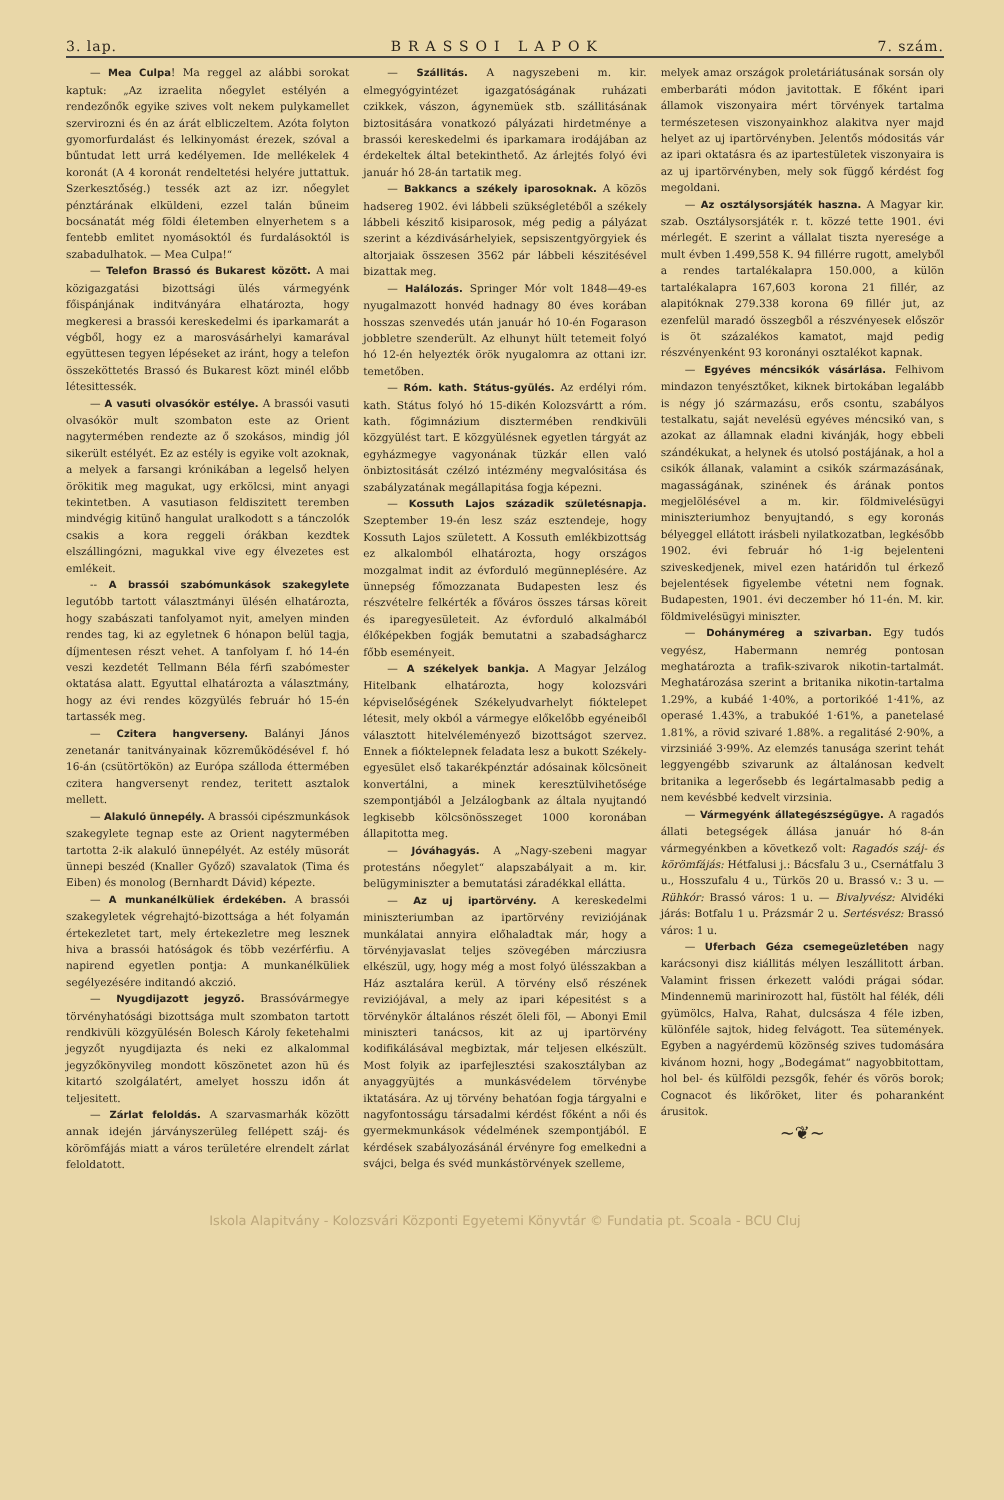3. lap. BRASSOI LAPOK 7. szám.
— Mea Culpa! Ma reggel az alábbi sorokat kaptuk: „Az izraelita nőegylet estélyén a rendezőnők egyike szives volt nekem pulykamellet szervirozni és én az árát elbliczeltem. Azóta folyton gyomorfurdalást és lelkinyomást érezek, szóval a bűntudat lett urrá kedélyemen. Ide mellékelek 4 koronát (A 4 koronát rendeltetési helyére juttattuk. Szerkesztőség.) tessék azt az izr. nőegylet pénztárának elküldeni, ezzel talán bűneim bocsánatát még földi életemben elnyerhetem s a fentebb emlitet nyomásoktól és furdalásoktól is szabadulhatok. — Mea Culpa!“
— Telefon Brassó és Bukarest között. A mai közigazgatási bizottsági ülés vármegyénk főispánjának inditványára elhatározta, hogy megkeresi a brassói kereskedelmi és iparkamarát a végből, hogy ez a marosvásárhelyi kamarával együttesen tegyen lépéseket az iránt, hogy a telefon összeköttetés Brassó és Bukarest közt minél előbb létesittessék.
— A vasuti olvasókör estélye. A brassói vasuti olvasókör mult szombaton este az Orient nagytermében rendezte az ő szokásos, mindig jól sikerült estélyét. Ez az estély is egyike volt azoknak, a melyek a farsangi krónikában a legelső helyen örökitik meg magukat, ugy erkölcsi, mint anyagi tekintetben. A vasutiason feldiszitett teremben mindvégig kitünő hangulat uralkodott s a tánczolók csakis a kora reggeli órákban kezdtek elszállingózni, magukkal vive egy élvezetes est emlékeit.
-- A brassói szabómunkások szakegylete legutóbb tartott választmányi ülésén elhatározta, hogy szabászati tanfolyamot nyit, amelyen minden rendes tag, ki az egyletnek 6 hónapon belül tagja, díjmentesen részt vehet. A tanfolyam f. hó 14-én veszi kezdetét Tellmann Béla férfi szabómester oktatása alatt. Egyuttal elhatározta a választmány, hogy az évi rendes közgyülés február hó 15-én tartassék meg.
— Czitera hangverseny. Balányi János zenetanár tanitványainak közreműködésével f. hó 16-án (csütörtökön) az Európa szálloda éttermében czitera hangversenyt rendez, teritett asztalok mellett.
— Alakuló ünnepély. A brassói cipészmunkások szakegylete tegnap este az Orient nagytermében tartotta 2-ik alakuló ünnepélyét. Az estély müsorát ünnepi beszéd (Knaller Győző) szavalatok (Tima és Eiben) és monolog (Bernhardt Dávid) képezte.
— A munkanélküliek érdekében. A brassói szakegyletek végrehajtó-bizottsága a hét folyamán értekezletet tart, mely értekezletre meg lesznek hiva a brassói hatóságok és több vezérférfiu. A napirend egyetlen pontja: A munkanélküliek segélyezésére inditandó akczió.
— Nyugdijazott jegyző. Brassóvármegye törvényhatósági bizottsága mult szombaton tartott rendkivüli közgyülésén Bolesch Károly feketehalmi jegyzőt nyugdijazta és neki ez alkalommal jegyzőkönyvileg mondott köszönetet azon hü és kitartó szolgálatért, amelyet hosszu időn át teljesitett.
— Zárlat feloldás. A szarvasmarhák között annak idején járványszerüleg fellépett száj- és körömfájás miatt a város területére elrendelt zárlat feloldatott.
— Szállitás. A nagyszebeni m. kir. elmegyógyintézet igazgatóságának ruházati czikkek, vászon, ágynemüek stb. szállitásának biztositására vonatkozó pályázati hirdetménye a brassói kereskedelmi és iparkamara irodájában az érdekeltek által betekinthető. Az árlejtés folyó évi január hó 28-án tartatik meg.
— Bakkancs a székely iparosoknak. A közös hadsereg 1902. évi lábbeli szükségletéből a székely lábbeli készitő kisiparosok, még pedig a pályázat szerint a kézdivásárhelyiek, sepsiszentgyörgyiek és altorjaiak összesen 3562 pár lábbeli készitésével bizattak meg.
— Halálozás. Springer Mór volt 1848—49-es nyugalmazott honvéd hadnagy 80 éves korában hosszas szenvedés után január hó 10-én Fogarason jobbletre szenderült. Az elhunyt hült tetemeit folyó hó 12-én helyezték örök nyugalomra az ottani izr. temetőben.
— Róm. kath. Státus-gyülés. Az erdélyi róm. kath. Státus folyó hó 15-dikén Kolozsvártt a róm. kath. főgimnázium disztermében rendkivüli közgyülést tart. E közgyülésnek egyetlen tárgyát az egyházmegye vagyonának tüzkár ellen való önbiztositását czélzó intézmény megvalósitása és szabályzatának megállapitása fogja képezni.
— Kossuth Lajos századik születésnapja. Szeptember 19-én lesz száz esztendeje, hogy Kossuth Lajos született. A Kossuth emlékbizottság ez alkalomból elhatározta, hogy országos mozgalmat indit az évforduló megünneplésére. Az ünnepség főmozzanata Budapesten lesz és részvételre felkérték a főváros összes társas köreit és iparegyesületeit. Az évforduló alkalmából élőképekben fogják bemutatni a szabadságharcz főbb eseményeit.
— A székelyek bankja. A Magyar Jelzálog Hitelbank elhatározta, hogy kolozsvári képviselőségének Székelyudvarhelyt fióktelepet létesit, mely okból a vármegye előkelőbb egyéneiből választott hitelvéleményező bizottságot szervez. Ennek a fióktelepnek feladata lesz a bukott Székely-egyesület első takarékpénztár adósainak kölcsöneit konvertálni, a minek keresztülvihetősége szempontjából a Jelzálogbank az általa nyujtandó legkisebb kölcsönösszeget 1000 koronában állapitotta meg.
— Jóváhagyás. A „Nagy-szebeni magyar protestáns nőegylet“ alapszabályait a m. kir. belügyminiszter a bemutatási záradékkal ellátta.
— Az uj ipartörvény. A kereskedelmi miniszteriumban az ipartörvény reviziójának munkálatai annyira előhaladtak már, hogy a törvényjavaslat teljes szövegében márcziusra elkészül, ugy, hogy még a most folyó ülésszakban a Ház asztalára kerül. A törvény első részének reviziójával, a mely az ipari képesitést s a törvénykör általános részét öleli föl, — Abonyi Emil miniszteri tanácsos, kit az uj ipartörvény kodifikálásával megbiztak, már teljesen elkészült. Most folyik az iparfejlesztési szakosztályban az anyaggyüjtés a munkásvédelem törvénybe iktatására. Az uj törvény behatóan fogja tárgyalni e nagyfontosságu társadalmi kérdést főként a női és gyermekmunkások védelmének szempontjából. E kérdések szabályozásánál érvényre fog emelkedni a svájci, belga és svéd munkástörvények szelleme,
melyek amaz országok proletáriátusának sorsán oly emberbaráti módon javitottak. E főként ipari államok viszonyaira mért törvények tartalma természetesen viszonyainkhoz alakitva nyer majd helyet az uj ipartörvényben. Jelentős módositás vár az ipari oktatásra és az ipartestületek viszonyaira is az uj ipartörvényben, mely sok függő kérdést fog megoldani.
— Az osztálysorsjáték haszna. A Magyar kir. szab. Osztálysorsjáték r. t. közzé tette 1901. évi mérlegét. E szerint a vállalat tiszta nyeresége a mult évben 1.499,558 K. 94 fillérre rugott, amelyből a rendes tartalékalapra 150.000, a külön tartalékalapra 167,603 korona 21 fillér, az alapitóknak 279.338 korona 69 fillér jut, az ezenfelül maradó összegből a részvényesek először is öt százalékos kamatot, majd pedig részvényenként 93 koronányi osztalékot kapnak.
— Egyéves méncsikók vásárlása. Felhivom mindazon tenyésztőket, kiknek birtokában legalább is négy jó származásu, erős csontu, szabályos testalkatu, saját nevelésü egyéves méncsikó van, s azokat az államnak eladni kivánják, hogy ebbeli szándékukat, a helynek és utolsó postájának, a hol a csikók állanak, valamint a csikók származásának, magasságának, szinének és árának pontos megjelölésével a m. kir. földmivelésügyi miniszteriumhoz benyujtandó, s egy koronás bélyeggel ellátott irásbeli nyilatkozatban, legkésőbb 1902. évi február hó 1-ig bejelenteni sziveskedjenek, mivel ezen határidőn tul érkező bejelentések figyelembe vétetni nem fognak. Budapesten, 1901. évi deczember hó 11-én. M. kir. földmivelésügyi miniszter.
— Dohányméreg a szivarban. Egy tudós vegyész, Habermann nemrég pontosan meghatározta a trafik-szivarok nikotin-tartalmát. Meghatározása szerint a britanika nikotin-tartalma 1.29%, a kubáé 1·40%, a portorikóé 1·41%, az operasé 1.43%, a trabukóé 1·61%, a panetelasé 1.81%, a rövid szivaré 1.88%. a regalitásé 2·90%, a virzsiniáé 3·99%. Az elemzés tanusága szerint tehát leggyengébb szivarunk az általánosan kedvelt britanika a legerősebb és legártalmasabb pedig a nem kevésbbé kedvelt virzsinia.
— Vármegyénk állategészségügye. A ragadós állati betegségek állása január hó 8-án vármegyénkben a következő volt: Ragadós száj- és körömfájás: Hétfalusi j.: Bácsfalu 3 u., Csernátfalu 3 u., Hosszufalu 4 u., Türkös 20 u. Brassó v.: 3 u. — Rühkór: Brassó város: 1 u. — Bivalyvész: Alvidéki járás: Botfalu 1 u. Prázsmár 2 u. Sertésvész: Brassó város: 1 u.
— Uferbach Géza csemegeüzletében nagy karácsonyi disz kiállitás mélyen leszállitott árban. Valamint frissen érkezett valódi prágai sódar. Mindennemü marinirozott hal, füstölt hal félék, déli gyümölcs, Halva, Rahat, dulcsásza 4 féle izben, különféle sajtok, hideg felvágott. Tea sütemények. Egyben a nagyérdemü közönség szives tudomására kivánom hozni, hogy „Bodegámat“ nagyobbitottam, hol bel- és külföldi pezsgők, fehér és vörös borok; Cognacot és likőröket, liter és poharanként árusitok.
~❦~
Iskola Alapitvány - Kolozsvári Központi Egyetemi Könyvtár © Fundatia pt. Scoala - BCU Cluj